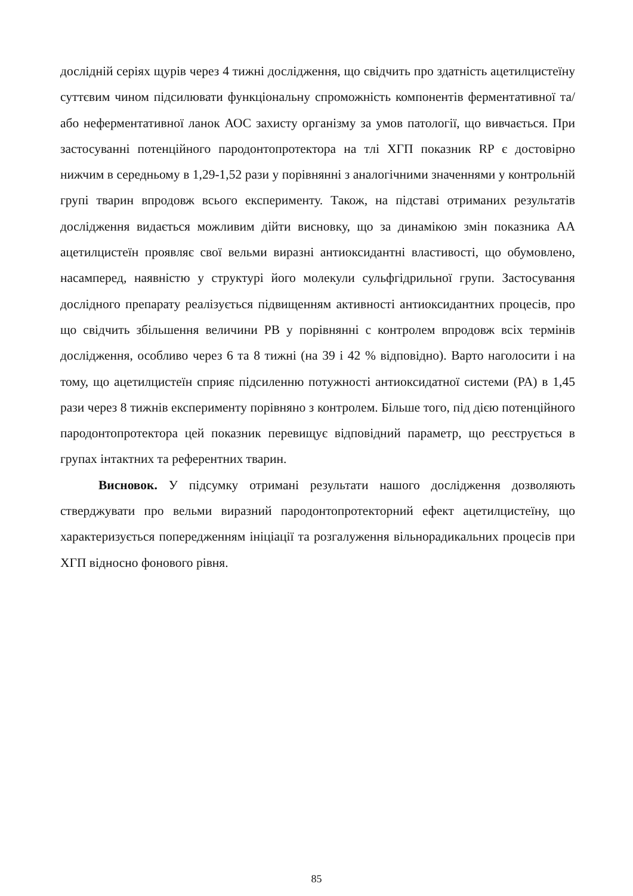дослідній серіях щурів через 4 тижні дослідження, що свідчить про здатність ацетилцистеїну суттєвим чином підсилювати функціональну спроможність компонентів ферментативної та/або неферментативної ланок АОС захисту організму за умов патології, що вивчається. При застосуванні потенційного пародонтопротектора на тлі ХГП показник RP є достовірно нижчим в середньому в 1,29-1,52 рази у порівнянні з аналогічними значеннями у контрольній групі тварин впродовж всього експерименту. Також, на підставі отриманих результатів дослідження видається можливим дійти висновку, що за динамікою змін показника АА ацетилцистеїн проявляє свої вельми виразні антиоксидантні властивості, що обумовлено, насамперед, наявністю у структурі його молекули сульфгідрильної групи. Застосування дослідного препарату реалізується підвищенням активності антиоксидантних процесів, про що свідчить збільшення величини PB у порівнянні с контролем впродовж всіх термінів дослідження, особливо через 6 та 8 тижні (на 39 і 42 % відповідно). Варто наголосити і на тому, що ацетилцистеїн сприяє підсиленню потужності антиоксидатної системи (PA) в 1,45 рази через 8 тижнів експерименту порівняно з контролем. Більше того, під дією потенційного пародонтопротектора цей показник перевищує відповідний параметр, що реєструється в групах інтактних та референтних тварин.
Висновок. У підсумку отримані результати нашого дослідження дозволяють стверджувати про вельми виразний пародонтопротекторний ефект ацетилцистеїну, що характеризується попередженням ініціації та розгалуження вільнорадикальних процесів при ХГП відносно фонового рівня.
85